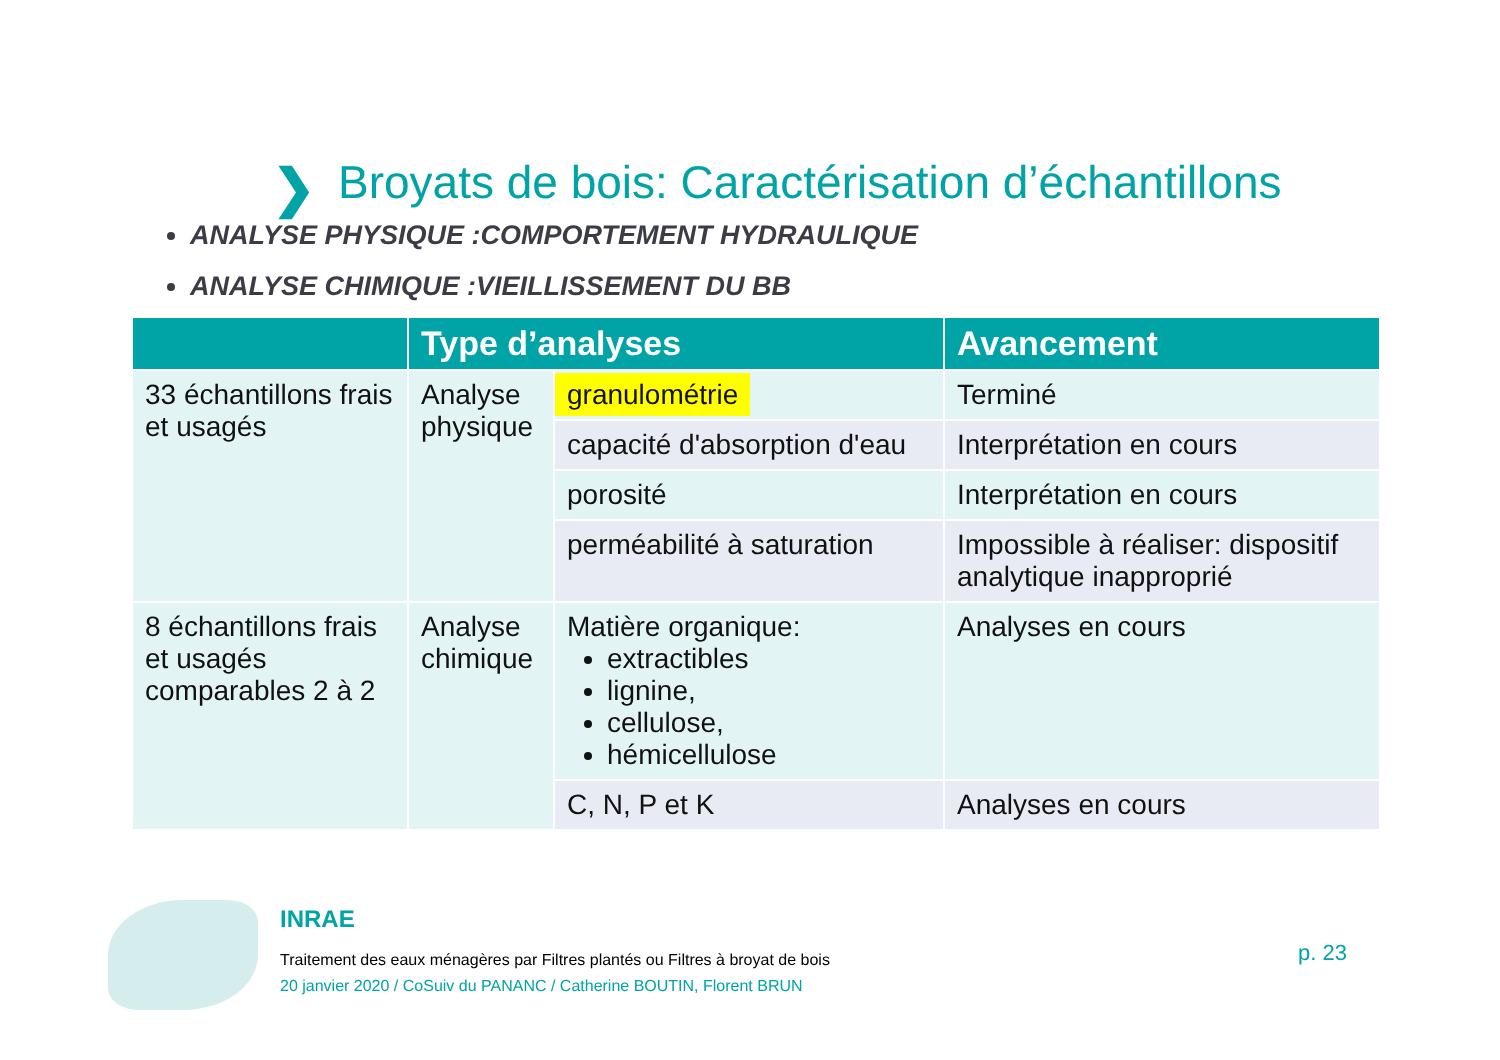❯
Broyats de bois: Caractérisation d’échantillons
ANALYSE PHYSIQUE :COMPORTEMENT HYDRAULIQUE
ANALYSE CHIMIQUE :VIEILLISSEMENT DU BB
| | Type d’analyses | | Avancement |
| --- | --- | --- | --- |
| 33 échantillons frais et usagés | Analyse physique | granulométrie | Terminé |
| | | capacité d'absorption d'eau | Interprétation en cours |
| | | porosité | Interprétation en cours |
| | | perméabilité à saturation | Impossible à réaliser: dispositif analytique inapproprié |
| 8 échantillons frais et usagés comparables 2 à 2 | Analyse chimique | Matière organique: extractibles lignine, cellulose, hémicellulose | Analyses en cours |
| | | C, N, P et K | Analyses en cours |
INRAE
Traitement des eaux ménagères par Filtres plantés ou Filtres à broyat de bois
20 janvier 2020 / CoSuiv du PANANC / Catherine BOUTIN, Florent BRUN
p. 23